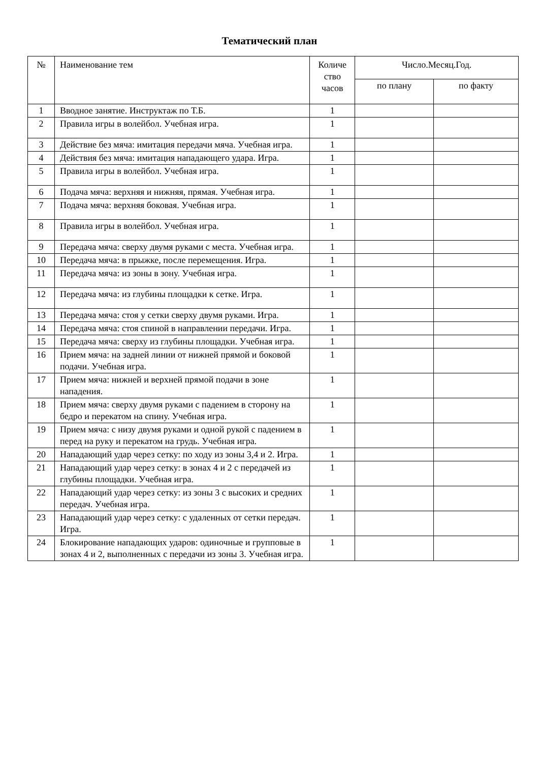Тематический план
| № | Наименование тем | Количе ство часов | Число.Месяц.Год. | |
| --- | --- | --- | --- | --- |
| | | | по плану | по факту |
| 1 | Вводное занятие. Инструктаж по Т.Б. | 1 | | |
| 2 | Правила игры в волейбол. Учебная игра. | 1 | | |
| 3 | Действие без мяча: имитация передачи мяча. Учебная игра. | 1 | | |
| 4 | Действия без мяча: имитация нападающего удара. Игра. | 1 | | |
| 5 | Правила игры в волейбол. Учебная игра. | 1 | | |
| 6 | Подача мяча: верхняя и нижняя, прямая. Учебная игра. | 1 | | |
| 7 | Подача мяча: верхняя боковая. Учебная игра. | 1 | | |
| 8 | Правила игры в волейбол. Учебная игра. | 1 | | |
| 9 | Передача мяча: сверху двумя руками с места. Учебная игра. | 1 | | |
| 10 | Передача мяча: в прыжке, после перемещения. Игра. | 1 | | |
| 11 | Передача мяча: из зоны в зону. Учебная игра. | 1 | | |
| 12 | Передача мяча: из глубины площадки к сетке. Игра. | 1 | | |
| 13 | Передача мяча: стоя у сетки сверху двумя руками. Игра. | 1 | | |
| 14 | Передача мяча: стоя спиной в направлении передачи. Игра. | 1 | | |
| 15 | Передача мяча: сверху из глубины площадки. Учебная игра. | 1 | | |
| 16 | Прием мяча: на задней линии от нижней прямой и боковой подачи. Учебная игра. | 1 | | |
| 17 | Прием мяча: нижней и верхней прямой подачи в зоне нападения. | 1 | | |
| 18 | Прием мяча: сверху двумя руками с падением в сторону на бедро и перекатом на спину. Учебная игра. | 1 | | |
| 19 | Прием мяча: с низу двумя руками и одной рукой с падением в перед на руку и перекатом на грудь. Учебная игра. | 1 | | |
| 20 | Нападающий удар через сетку: по ходу из зоны 3,4 и 2. Игра. | 1 | | |
| 21 | Нападающий удар через сетку: в зонах 4 и 2 с передачей из глубины площадки. Учебная игра. | 1 | | |
| 22 | Нападающий удар через сетку: из зоны 3 с высоких и средних передач. Учебная игра. | 1 | | |
| 23 | Нападающий удар через сетку: с удаленных от сетки передач. Игра. | 1 | | |
| 24 | Блокирование нападающих ударов: одиночные и групповые в зонах 4 и 2, выполненных с передачи из зоны 3. Учебная игра. | 1 | | |